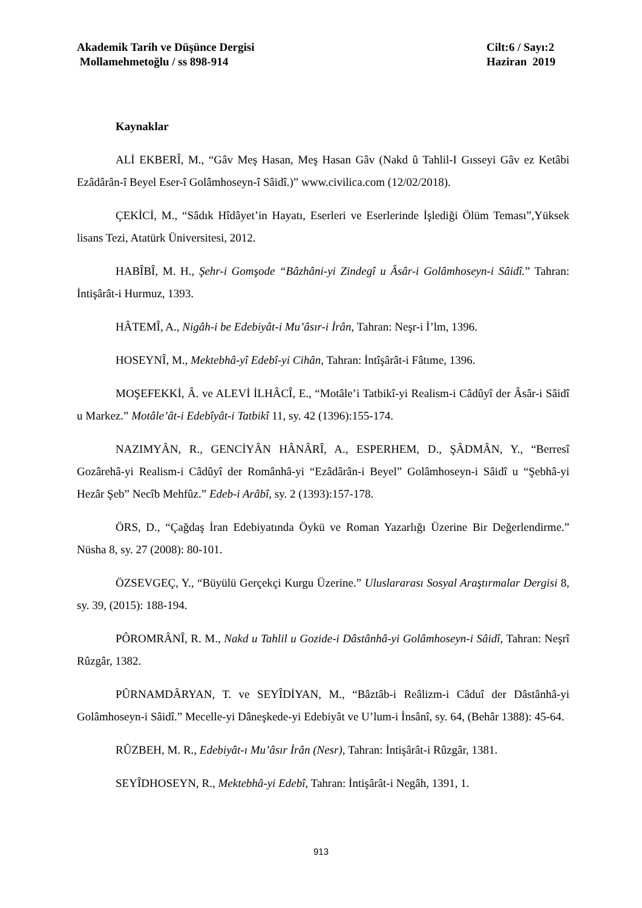Akademik Tarih ve Düşünce Dergisi
Mollamehmetoğlu / ss 898-914
Cilt:6 / Sayı:2
Haziran 2019
Kaynaklar
ALİ EKBERÎ, M., “Gâv Meş Hasan, Meş Hasan Gâv (Nakd û Tahlil-I Gısseyi Gâv ez Ketâbi Ezâdârân-î Beyel Eser-î Golâmhoseyn-î Sâidî.)” www.civilica.com (12/02/2018).
ÇEKİCİ, M., “Sâdık Hîdâyet’in Hayatı, Eserleri ve Eserlerinde İşlediği Ölüm Teması”,Yüksek lisans Tezi, Atatürk Üniversitesi, 2012.
HABÎBÎ, M. H., Şehr-i Gomşode “Bâzhâni-yi Zindegî u Âsâr-i Golâmhoseyn-i Sâidî.” Tahran: İntişârât-i Hurmuz, 1393.
HÂTEMÎ, A., Nigâh-i be Edebiyât-i Mu’âsır-i İrân, Tahran: Neşr-i İ’lm, 1396.
HOSEYNÎ, M., Mektebhâ-yî Edebî-yi Cihân, Tahran: İntîşârât-i Fâtıme, 1396.
MOŞEFEKKİ, Â. ve ALEVİ İLHÂCÎ, E., “Motâle’i Tatbikî-yi Realism-i Câdûyî der Âsâr-i Sâidî u Markez.” Motâle’ât-i Edebîyât-i Tatbikî 11, sy. 42 (1396):155-174.
NAZIMYÂN, R., GENCİYÂN HÂNÂRÎ, A., ESPERHEM, D., ŞÂDMÂN, Y., “Berresî Gozârehâ-yi Realism-i Câdûyî der Românhâ-yi “Ezâdârân-i Beyel” Golâmhoseyn-i Sâidî u “Şebhâ-yi Hezâr Şeb” Necîb Mehfûz.” Edeb-i Arâbî, sy. 2 (1393):157-178.
ÖRS, D., “Çağdaş İran Edebiyatında Öykü ve Roman Yazarlığı Üzerine Bir Değerlendirme.” Nüsha 8, sy. 27 (2008): 80-101.
ÖZSEVGEÇ, Y., “Büyülü Gerçekçi Kurgu Üzerine.” Uluslararası Sosyal Araştırmalar Dergisi 8, sy. 39, (2015): 188-194.
PÔROMRÂNÎ, R. M., Nakd u Tahlil u Gozide-i Dâstânhâ-yi Golâmhoseyn-i Sâidî, Tahran: Neşrî Rûzgâr, 1382.
PÛRNAMDÂRYAN, T. ve SEYÎDİYAN, M., “Bâztâb-i Reâlizm-i Câduî der Dâstânhâ-yi Golâmhoseyn-i Sâidî.” Mecelle-yi Dâneşkede-yi Edebiyât ve U’lum-i İnsânî, sy. 64, (Behâr 1388): 45-64.
RÛZBEH, M. R., Edebiyât-ı Mu’âsır İrân (Nesr), Tahran: İntişârât-i Rûzgâr, 1381.
SEYÎDHOSEYN, R., Mektebhâ-yi Edebî, Tahran: İntişârât-i Negâh, 1391, 1.
913